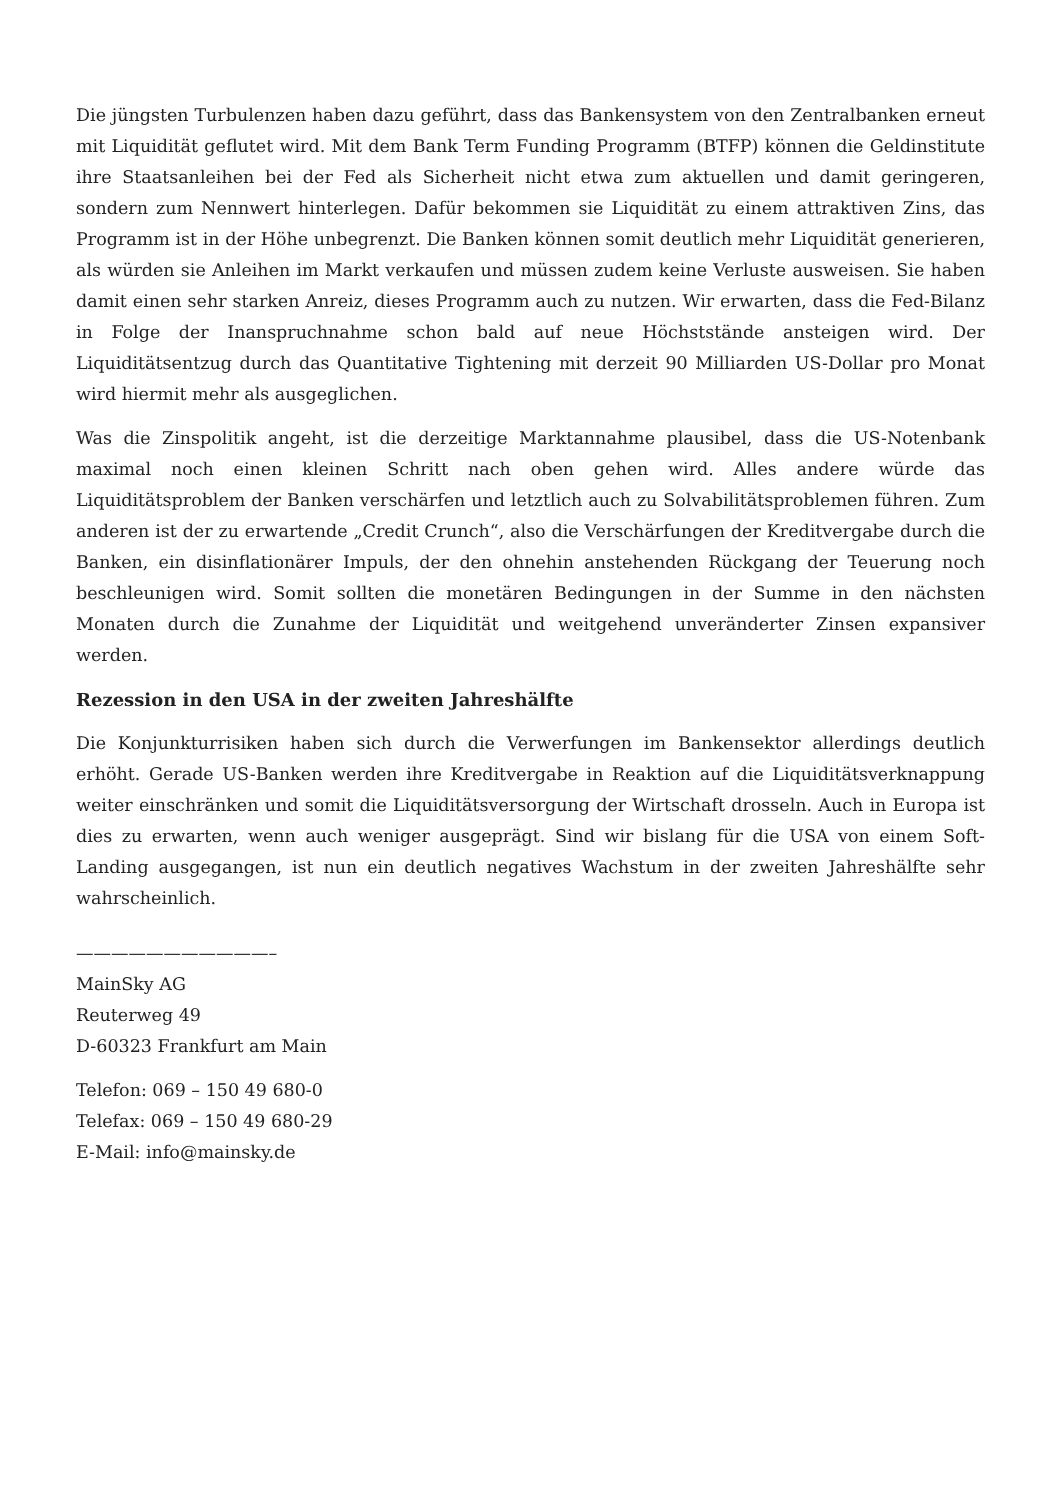Die jüngsten Turbulenzen haben dazu geführt, dass das Bankensystem von den Zentralbanken erneut mit Liquidität geflutet wird. Mit dem Bank Term Funding Programm (BTFP) können die Geldinstitute ihre Staatsanleihen bei der Fed als Sicherheit nicht etwa zum aktuellen und damit geringeren, sondern zum Nennwert hinterlegen. Dafür bekommen sie Liquidität zu einem attraktiven Zins, das Programm ist in der Höhe unbegrenzt. Die Banken können somit deutlich mehr Liquidität generieren, als würden sie Anleihen im Markt verkaufen und müssen zudem keine Verluste ausweisen. Sie haben damit einen sehr starken Anreiz, dieses Programm auch zu nutzen. Wir erwarten, dass die Fed-Bilanz in Folge der Inanspruchnahme schon bald auf neue Höchststände ansteigen wird. Der Liquiditätsentzug durch das Quantitative Tightening mit derzeit 90 Milliarden US-Dollar pro Monat wird hiermit mehr als ausgeglichen.
Was die Zinspolitik angeht, ist die derzeitige Marktannahme plausibel, dass die US-Notenbank maximal noch einen kleinen Schritt nach oben gehen wird. Alles andere würde das Liquiditätsproblem der Banken verschärfen und letztlich auch zu Solvabilitätsproblemen führen. Zum anderen ist der zu erwartende „Credit Crunch“, also die Verschärfungen der Kreditvergabe durch die Banken, ein disinflationärer Impuls, der den ohnehin anstehenden Rückgang der Teuerung noch beschleunigen wird. Somit sollten die monetären Bedingungen in der Summe in den nächsten Monaten durch die Zunahme der Liquidität und weitgehend unveränderter Zinsen expansiver werden.
Rezession in den USA in der zweiten Jahreshälfte
Die Konjunkturrisiken haben sich durch die Verwerfungen im Bankensektor allerdings deutlich erhöht. Gerade US-Banken werden ihre Kreditvergabe in Reaktion auf die Liquiditätsverknappung weiter einschränken und somit die Liquiditätsversorgung der Wirtschaft drosseln. Auch in Europa ist dies zu erwarten, wenn auch weniger ausgeprägt. Sind wir bislang für die USA von einem Soft-Landing ausgegangen, ist nun ein deutlich negatives Wachstum in der zweiten Jahreshälfte sehr wahrscheinlich.
———————————–
MainSky AG
Reuterweg 49
D-60323 Frankfurt am Main
Telefon: 069 – 150 49 680-0
Telefax: 069 – 150 49 680-29
E-Mail: info@mainsky.de